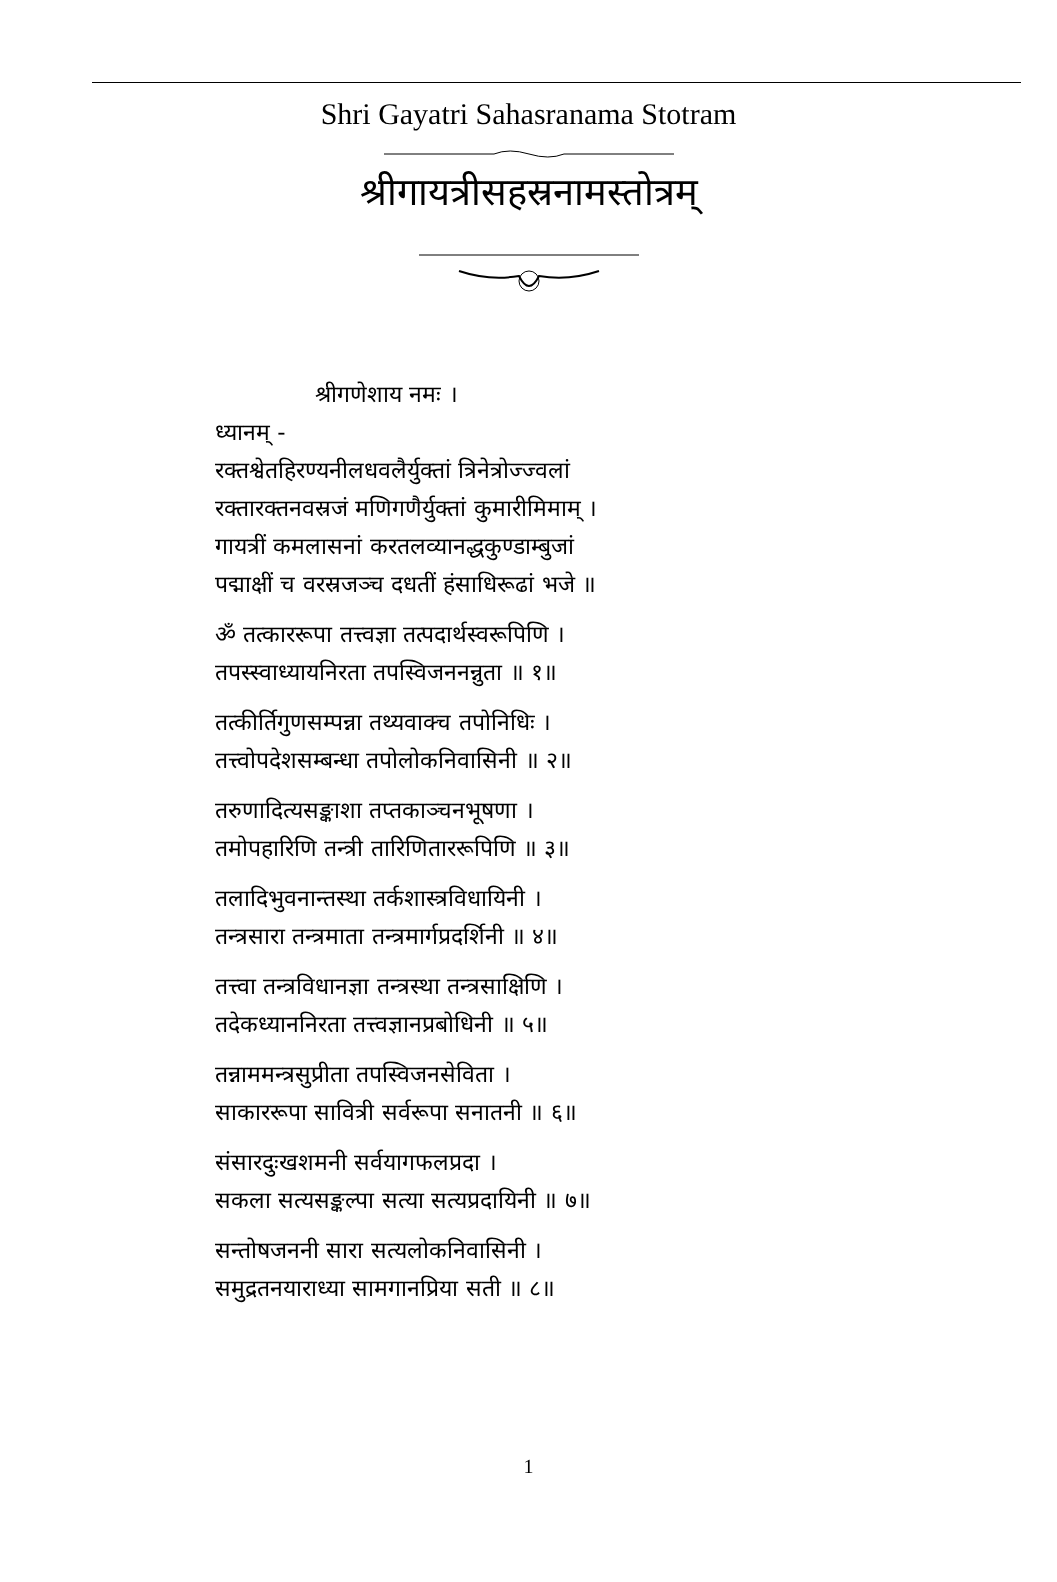Shri Gayatri Sahasranama Stotram
श्रीगायत्रीसहस्रनामस्तोत्रम्
श्रीगणेशाय नमः ।
ध्यानम् -
रक्तश्वेतहिरण्यनीलधवलैर्युक्तां त्रिनेत्रोज्ज्वलां
रक्तारक्तनवस्रजं मणिगणैर्युक्तां कुमारीमिमाम् ।
गायत्रीं कमलासनां करतलव्यानद्धकुण्डाम्बुजां
पद्माक्षीं च वरस्रजञ्च दधतीं हंसाधिरूढां भजे ॥
ॐ तत्काररूपा तत्त्वज्ञा तत्पदार्थस्वरूपिणि ।
तपस्स्वाध्यायनिरता तपस्विजननन्नुता ॥ १॥
तत्कीर्तिगुणसम्पन्ना तथ्यवाक्च तपोनिधिः ।
तत्त्वोपदेशसम्बन्धा तपोलोकनिवासिनी ॥ २॥
तरुणादित्यसङ्काशा तप्तकाञ्चनभूषणा ।
तमोपहारिणि तन्त्री तारिणिताररूपिणि ॥ ३॥
तलादिभुवनान्तस्था तर्कशास्त्रविधायिनी ।
तन्त्रसारा तन्त्रमाता तन्त्रमार्गप्रदर्शिनी ॥ ४॥
तत्त्वा तन्त्रविधानज्ञा तन्त्रस्था तन्त्रसाक्षिणि ।
तदेकध्याननिरता तत्त्वज्ञानप्रबोधिनी ॥ ५॥
तन्नाममन्त्रसुप्रीता तपस्विजनसेविता ।
साकाररूपा सावित्री सर्वरूपा सनातनी ॥ ६॥
संसारदुःखशमनी सर्वयागफलप्रदा ।
सकला सत्यसङ्कल्पा सत्या सत्यप्रदायिनी ॥ ७॥
सन्तोषजननी सारा सत्यलोकनिवासिनी ।
समुद्रतनयाराध्या सामगानप्रिया सती ॥ ८॥
1